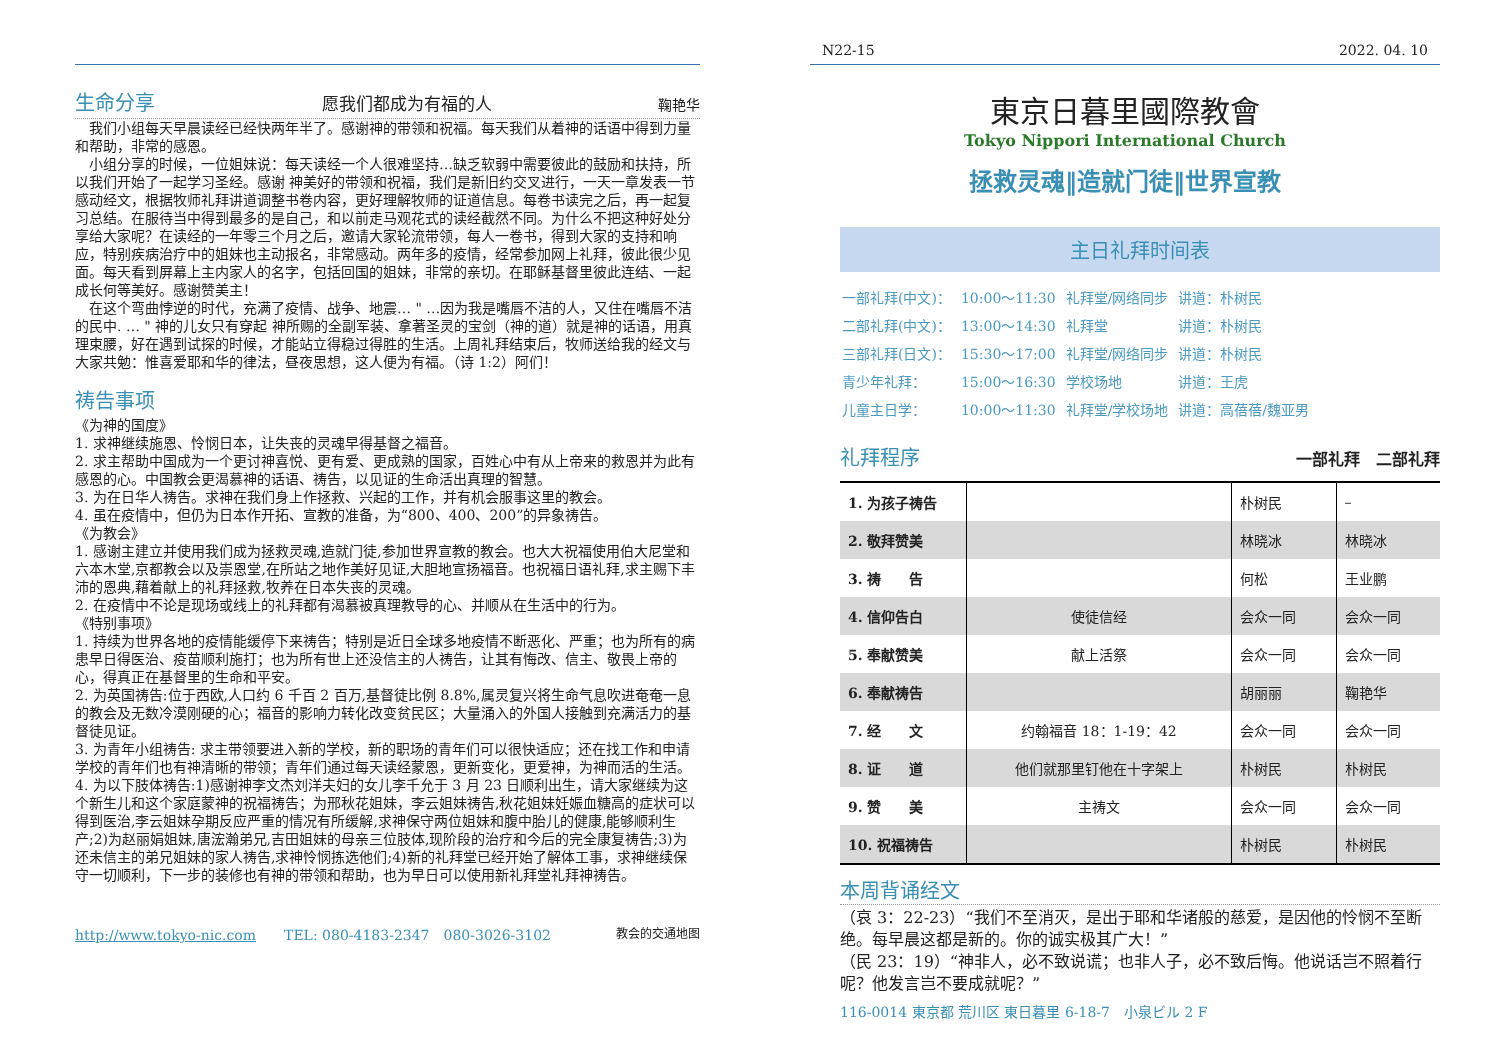生命分享
愿我们都成为有福的人 鞠艳华
　我们小组每天早晨读经已经快两年半了。感谢神的带领和祝福。每天我们从着神的话语中得到力量和帮助，非常的感恩。
　小组分享的时候，一位姐妹说：每天读经一个人很难坚持…缺乏软弱中需要彼此的鼓励和扶持，所以我们开始了一起学习圣经。感谢 神美好的带领和祝福，我们是新旧约交叉进行，一天一章发表一节感动经文，根据牧师礼拜讲道调整书卷内容，更好理解牧师的证道信息。每卷书读完之后，再一起复习总结。在服待当中得到最多的是自己，和以前走马观花式的读经截然不同。为什么不把这种好处分享给大家呢？在读经的一年零三个月之后，邀请大家轮流带领，每人一卷书，得到大家的支持和响应，特别疾病治疗中的姐妹也主动报名，非常感动。两年多的疫情，经常参加网上礼拜，彼此很少见面。每天看到屏幕上主内家人的名字，包括回国的姐妹，非常的亲切。在耶稣基督里彼此连结、一起成长何等美好。感谢赞美主！
　在这个弯曲悖逆的时代，充满了疫情、战争、地震… " …因为我是嘴唇不洁的人，又住在嘴唇不洁的民中. … " 神的儿女只有穿起 神所赐的全副军装、拿著圣灵的宝剑（神的道）就是神的话语，用真理束腰，好在遇到试探的时候，才能站立得稳过得胜的生活。上周礼拜结束后，牧师送给我的经文与大家共勉：惟喜爱耶和华的律法，昼夜思想，这人便为有福。（诗 1:2）阿们！
祷告事项
《为神的国度》
1. 求神继续施恩、怜悯日本，让失丧的灵魂早得基督之福音。
2. 求主帮助中国成为一个更讨神喜悦、更有爱、更成熟的国家，百姓心中有从上帝来的救恩并为此有感恩的心。中国教会更渴慕神的话语、祷告，以见证的生命活出真理的智慧。
3. 为在日华人祷告。求神在我们身上作拯救、兴起的工作，并有机会服事这里的教会。
4. 虽在疫情中，但仍为日本作开拓、宣教的准备，为“800、400、200”的异象祷告。
《为教会》
1. 感谢主建立并使用我们成为拯救灵魂,造就门徒,参加世界宣教的教会。也大大祝福使用伯大尼堂和六本木堂,京都教会以及崇恩堂,在所站之地作美好见证,大胆地宣扬福音。也祝福日语礼拜,求主赐下丰沛的恩典,藉着献上的礼拜拯救,牧养在日本失丧的灵魂。
2. 在疫情中不论是现场或线上的礼拜都有渴慕被真理教导的心、并顺从在生活中的行为。
《特别事项》
1. 持续为世界各地的疫情能缓停下来祷告；特别是近日全球多地疫情不断恶化、严重；也为所有的病患早日得医治、疫苗顺利施打；也为所有世上还没信主的人祷告，让其有悔改、信主、敬畏上帝的心，得真正在基督里的生命和平安。
2. 为英国祷告:位于西欧,人口约 6 千百 2 百万,基督徒比例 8.8%,属灵复兴将生命气息吹进奄奄一息的教会及无数冷漠刚硬的心；福音的影响力转化改变贫民区；大量涌入的外国人接触到充满活力的基督徒见证。
3. 为青年小组祷告: 求主带领要进入新的学校，新的职场的青年们可以很快适应；还在找工作和申请学校的青年们也有神清晰的带领；青年们通过每天读经蒙恩，更新变化，更爱神，为神而活的生活。
4. 为以下肢体祷告:1)感谢神李文杰刘洋夫妇的女儿李千允于 3 月 23 日顺利出生，请大家继续为这个新生儿和这个家庭蒙神的祝福祷告；为邢秋花姐妹，李云姐妹祷告,秋花姐妹妊娠血糖高的症状可以得到医治,李云姐妹孕期反应严重的情况有所缓解,求神保守两位姐妹和腹中胎儿的健康,能够顺利生产;2)为赵丽娟姐妹,唐浤瀚弟兄,吉田姐妹的母亲三位肢体,现阶段的治疗和今后的完全康复祷告;3)为还未信主的弟兄姐妹的家人祷告,求神怜悯拣选他们;4)新的礼拜堂已经开始了解体工事，求神继续保守一切顺利，下一步的装修也有神的带领和帮助，也为早日可以使用新礼拜堂礼拜神祷告。
http://www.tokyo-nic.com　　TEL: 080-4183-2347　080-3026-3102 教会的交通地图
N22-15 2022. 04. 10
東京日暮里國際教會
Tokyo Nippori International Church
拯救灵魂‖造就门徒‖世界宣教
主日礼拜时间表
| 一部礼拜(中文)： | 10:00～11:30 | 礼拜堂/网络同步 | 讲道：朴树民 |
| 二部礼拜(中文)： | 13:00～14:30 | 礼拜堂 | 讲道：朴树民 |
| 三部礼拜(日文)： | 15:30～17:00 | 礼拜堂/网络同步 | 讲道：朴树民 |
| 青少年礼拜： | 15:00～16:30 | 学校场地 | 讲道：王虎 |
| 儿童主日学： | 10:00～11:30 | 礼拜堂/学校场地 | 讲道：高蓓蓓/魏亚男 |
礼拜程序
一部礼拜　二部礼拜
| 1. 为孩子祷告 | | 朴树民 | – |
| 2. 敬拜赞美 | | 林晓冰 | 林晓冰 |
| 3. 祷 告 | | 何松 | 王业鹏 |
| 4. 信仰告白 | 使徒信经 | 会众一同 | 会众一同 |
| 5. 奉献赞美 | 献上活祭 | 会众一同 | 会众一同 |
| 6. 奉献祷告 | | 胡丽丽 | 鞠艳华 |
| 7. 经 文 | 约翰福音 18：1-19：42 | 会众一同 | 会众一同 |
| 8. 证 道 | 他们就那里钉他在十字架上 | 朴树民 | 朴树民 |
| 9. 赞 美 | 主祷文 | 会众一同 | 会众一同 |
| 10. 祝福祷告 | | 朴树民 | 朴树民 |
本周背诵经文
（哀 3：22-23）“我们不至消灭，是出于耶和华诸般的慈爱，是因他的怜悯不至断绝。每早晨这都是新的。你的诚实极其广大！”
（民 23：19）“神非人，必不致说谎；也非人子，必不致后悔。他说话岂不照着行呢？他发言岂不要成就呢？”
116-0014 東京都 荒川区 東日暮里 6-18-7　小泉ビル 2 F